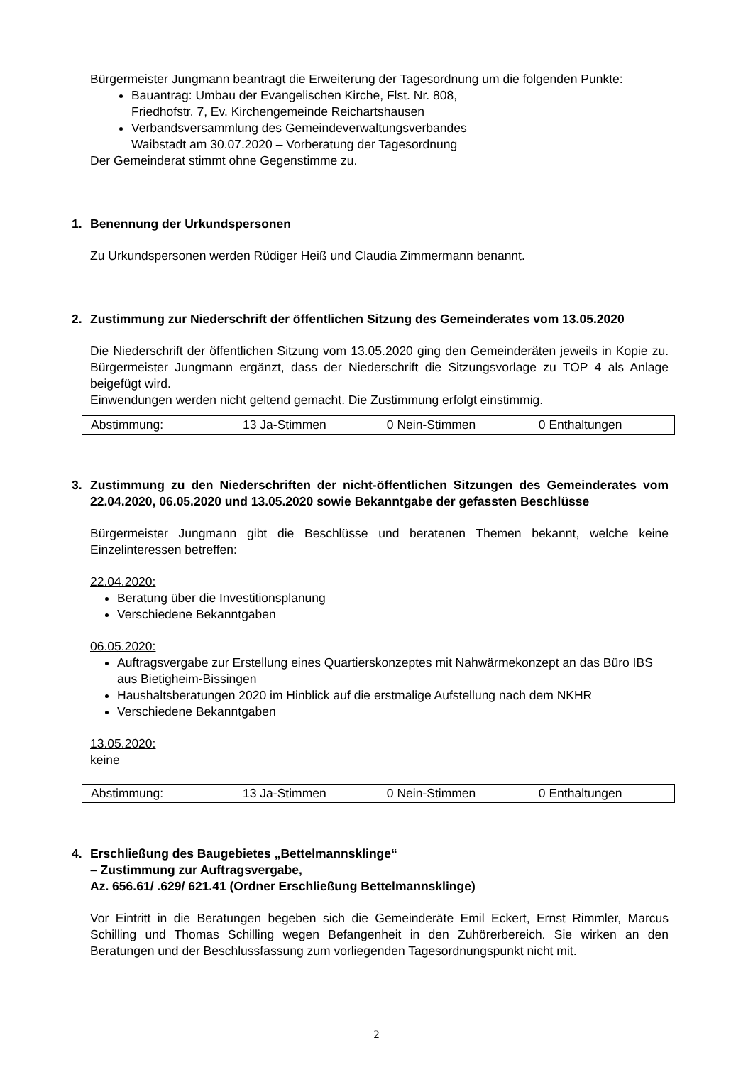Bürgermeister Jungmann beantragt die Erweiterung der Tagesordnung um die folgenden Punkte:
Bauantrag: Umbau der Evangelischen Kirche, Flst. Nr. 808,
Friedhofstr. 7, Ev. Kirchengemeinde Reichartshausen
Verbandsversammlung des Gemeindeverwaltungsverbandes
Waibstadt am 30.07.2020 – Vorberatung der Tagesordnung
Der Gemeinderat stimmt ohne Gegenstimme zu.
1. Benennung der Urkundspersonen
Zu Urkundspersonen werden Rüdiger Heiß und Claudia Zimmermann benannt.
2. Zustimmung zur Niederschrift der öffentlichen Sitzung des Gemeinderates vom 13.05.2020
Die Niederschrift der öffentlichen Sitzung vom 13.05.2020 ging den Gemeinderäten jeweils in Kopie zu. Bürgermeister Jungmann ergänzt, dass der Niederschrift die Sitzungsvorlage zu TOP 4 als Anlage beigefügt wird.
Einwendungen werden nicht geltend gemacht. Die Zustimmung erfolgt einstimmig.
| Abstimmung: | 13 Ja-Stimmen | 0 Nein-Stimmen | 0 Enthaltungen |
3. Zustimmung zu den Niederschriften der nicht-öffentlichen Sitzungen des Gemeinderates vom 22.04.2020, 06.05.2020 und 13.05.2020 sowie Bekanntgabe der gefassten Beschlüsse
Bürgermeister Jungmann gibt die Beschlüsse und beratenen Themen bekannt, welche keine Einzelinteressen betreffen:
22.04.2020:
Beratung über die Investitionsplanung
Verschiedene Bekanntgaben
06.05.2020:
Auftragsvergabe zur Erstellung eines Quartierskonzeptes mit Nahwärmekonzept an das Büro IBS aus Bietigheim-Bissingen
Haushaltsberatungen 2020 im Hinblick auf die erstmalige Aufstellung nach dem NKHR
Verschiedene Bekanntgaben
13.05.2020:
keine
| Abstimmung: | 13 Ja-Stimmen | 0 Nein-Stimmen | 0 Enthaltungen |
4. Erschließung des Baugebietes „Bettelmannsklinge“
– Zustimmung zur Auftragsvergabe,
Az. 656.61/ .629/ 621.41 (Ordner Erschließung Bettelmannsklinge)
Vor Eintritt in die Beratungen begeben sich die Gemeinderäte Emil Eckert, Ernst Rimmler, Marcus Schilling und Thomas Schilling wegen Befangenheit in den Zuhörerbereich. Sie wirken an den Beratungen und der Beschlussfassung zum vorliegenden Tagesordnungspunkt nicht mit.
2